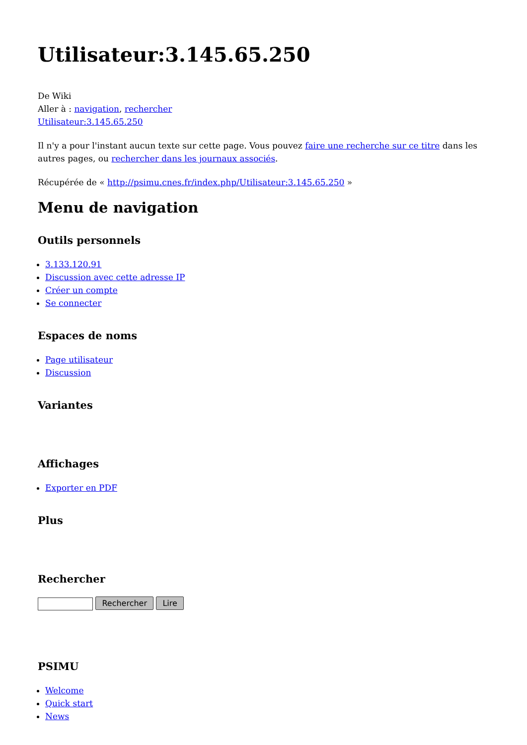Utilisateur:3.145.65.250
De Wiki
Aller à : navigation, rechercher
Utilisateur:3.145.65.250
Il n'y a pour l'instant aucun texte sur cette page. Vous pouvez faire une recherche sur ce titre dans les autres pages, ou rechercher dans les journaux associés.
Récupérée de « http://psimu.cnes.fr/index.php/Utilisateur:3.145.65.250 »
Menu de navigation
Outils personnels
3.133.120.91
Discussion avec cette adresse IP
Créer un compte
Se connecter
Espaces de noms
Page utilisateur
Discussion
Variantes
Affichages
Exporter en PDF
Plus
Rechercher
Rechercher Lire
PSIMU
Welcome
Quick start
News